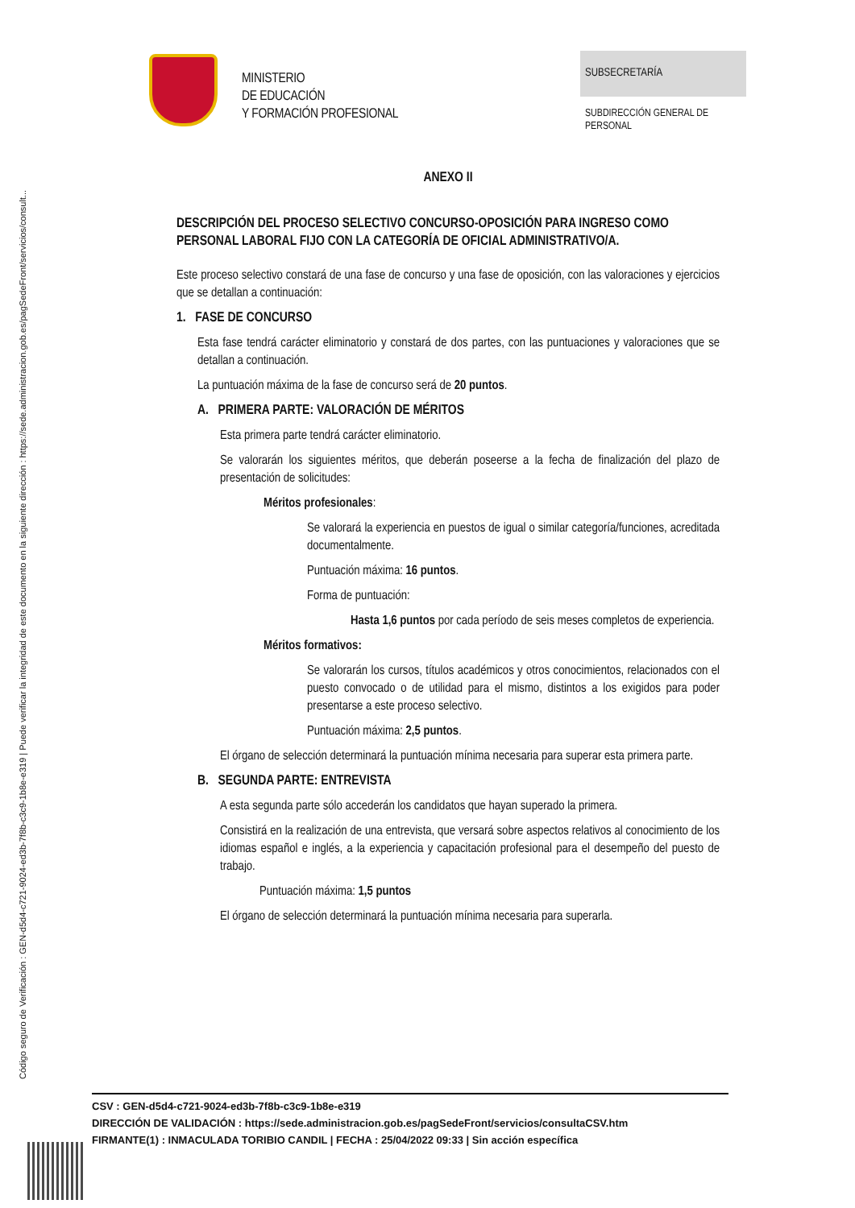Código seguro de Verificación : GEN-d5d4-c721-9024-ed3b-7f8b-c3c9-1b8e-e319 | Puede verificar la integridad de este documento en la siguiente dirección : https://sede.administracion.gob.es/pagSedeFront/servicios/consult...
MINISTERIO
DE EDUCACIÓN
Y FORMACIÓN PROFESIONAL
SUBSECRETARÍA
SUBDIRECCIÓN GENERAL DE
PERSONAL
ANEXO II
DESCRIPCIÓN DEL PROCESO SELECTIVO CONCURSO-OPOSICIÓN PARA INGRESO COMO PERSONAL LABORAL FIJO CON LA CATEGORÍA DE OFICIAL ADMINISTRATIVO/A.
Este proceso selectivo constará de una fase de concurso y una fase de oposición, con las valoraciones y ejercicios que se detallan a continuación:
1. FASE DE CONCURSO
Esta fase tendrá carácter eliminatorio y constará de dos partes, con las puntuaciones y valoraciones que se detallan a continuación.
La puntuación máxima de la fase de concurso será de 20 puntos.
A. PRIMERA PARTE: VALORACIÓN DE MÉRITOS
Esta primera parte tendrá carácter eliminatorio.
Se valorarán los siguientes méritos, que deberán poseerse a la fecha de finalización del plazo de presentación de solicitudes:
Méritos profesionales:
Se valorará la experiencia en puestos de igual o similar categoría/funciones, acreditada documentalmente.
Puntuación máxima: 16 puntos.
Forma de puntuación:
Hasta 1,6 puntos por cada período de seis meses completos de experiencia.
Méritos formativos:
Se valorarán los cursos, títulos académicos y otros conocimientos, relacionados con el puesto convocado o de utilidad para el mismo, distintos a los exigidos para poder presentarse a este proceso selectivo.
Puntuación máxima: 2,5 puntos.
El órgano de selección determinará la puntuación mínima necesaria para superar esta primera parte.
B. SEGUNDA PARTE: ENTREVISTA
A esta segunda parte sólo accederán los candidatos que hayan superado la primera.
Consistirá en la realización de una entrevista, que versará sobre aspectos relativos al conocimiento de los idiomas español e inglés, a la experiencia y capacitación profesional para el desempeño del puesto de trabajo.
Puntuación máxima: 1,5 puntos
El órgano de selección determinará la puntuación mínima necesaria para superarla.
CSV : GEN-d5d4-c721-9024-ed3b-7f8b-c3c9-1b8e-e319
DIRECCIÓN DE VALIDACIÓN : https://sede.administracion.gob.es/pagSedeFront/servicios/consultaCSV.htm
FIRMANTE(1) : INMACULADA TORIBIO CANDIL | FECHA : 25/04/2022 09:33 | Sin acción específica